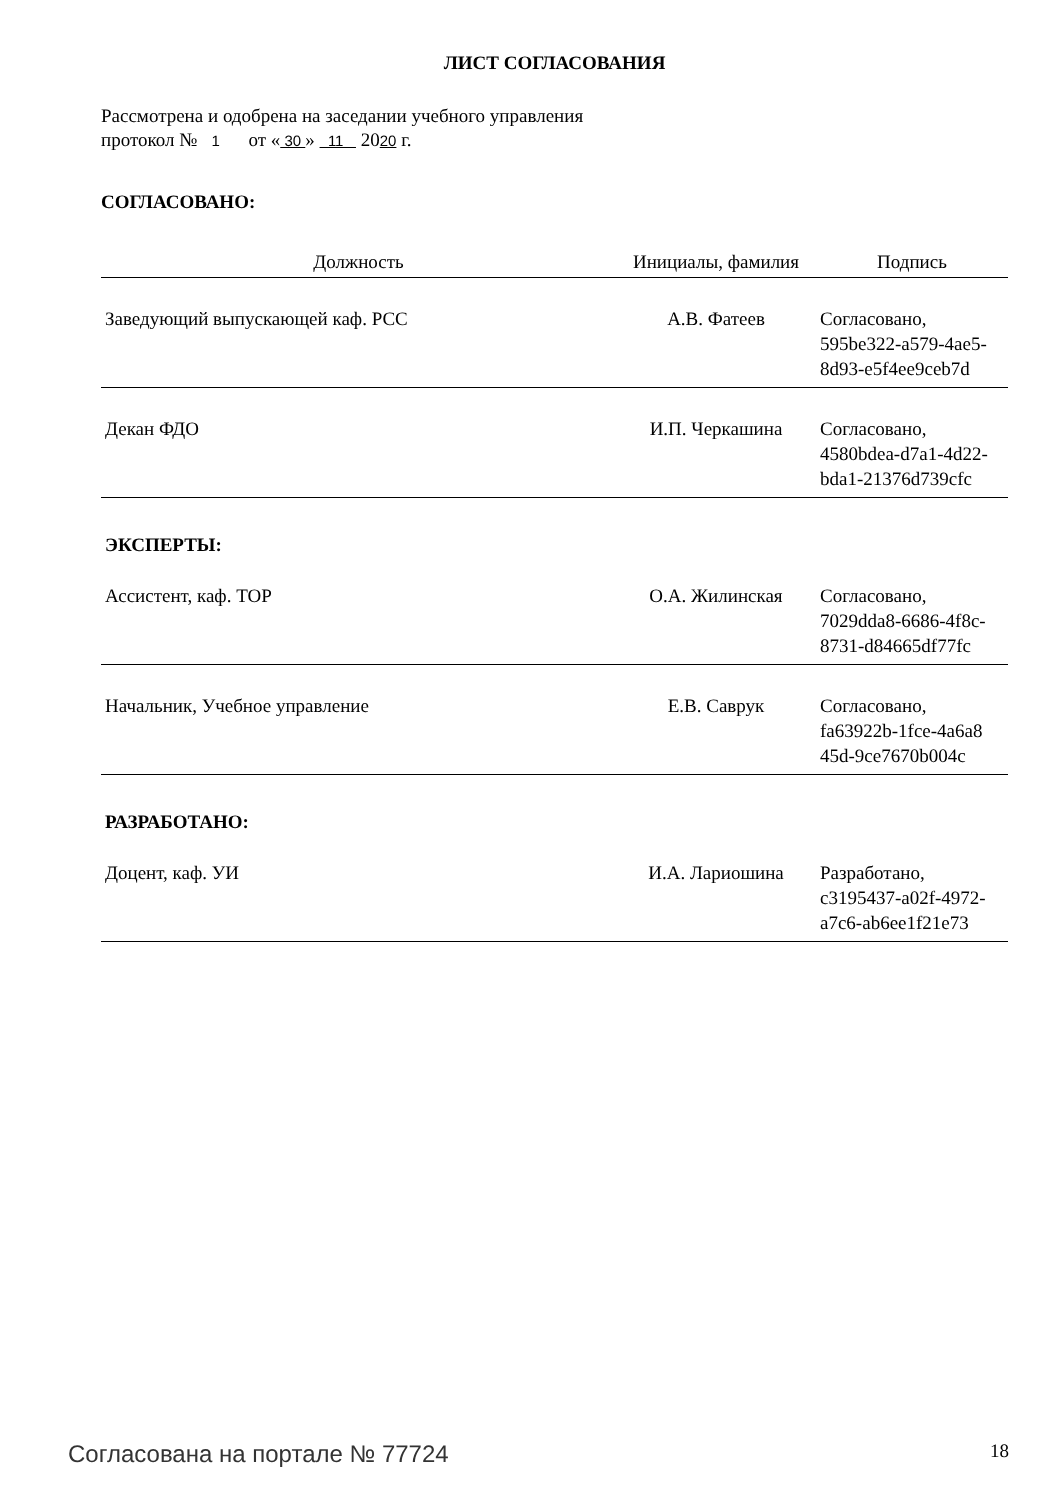ЛИСТ СОГЛАСОВАНИЯ
Рассмотрена и одобрена на заседании учебного управления
протокол № 1 от « 30 » 11 2020 г.
СОГЛАСОВАНО:
| Должность | Инициалы, фамилия | Подпись |
| --- | --- | --- |
| Заведующий выпускающей каф. РСС | А.В. Фатеев | Согласовано, 595be322-a579-4ae5- 8d93-e5f4ee9ceb7d |
| Декан ФДО | И.П. Черкашина | Согласовано, 4580bdea-d7a1-4d22- bda1-21376d739cfc |
| ЭКСПЕРТЫ: | | |
| Ассистент, каф. ТОР | О.А. Жилинская | Согласовано, 7029dda8-6686-4f8c- 8731-d84665df77fc |
| Начальник, Учебное управление | Е.В. Саврук | Согласовано, fa63922b-1fce-4a6a8 45d-9ce7670b004c |
| РАЗРАБОТАНО: | | |
| Доцент, каф. УИ | И.А. Лариошина | Разработано, c3195437-a02f-4972- a7c6-ab6ee1f21e73 |
Согласована на портале № 77724 18